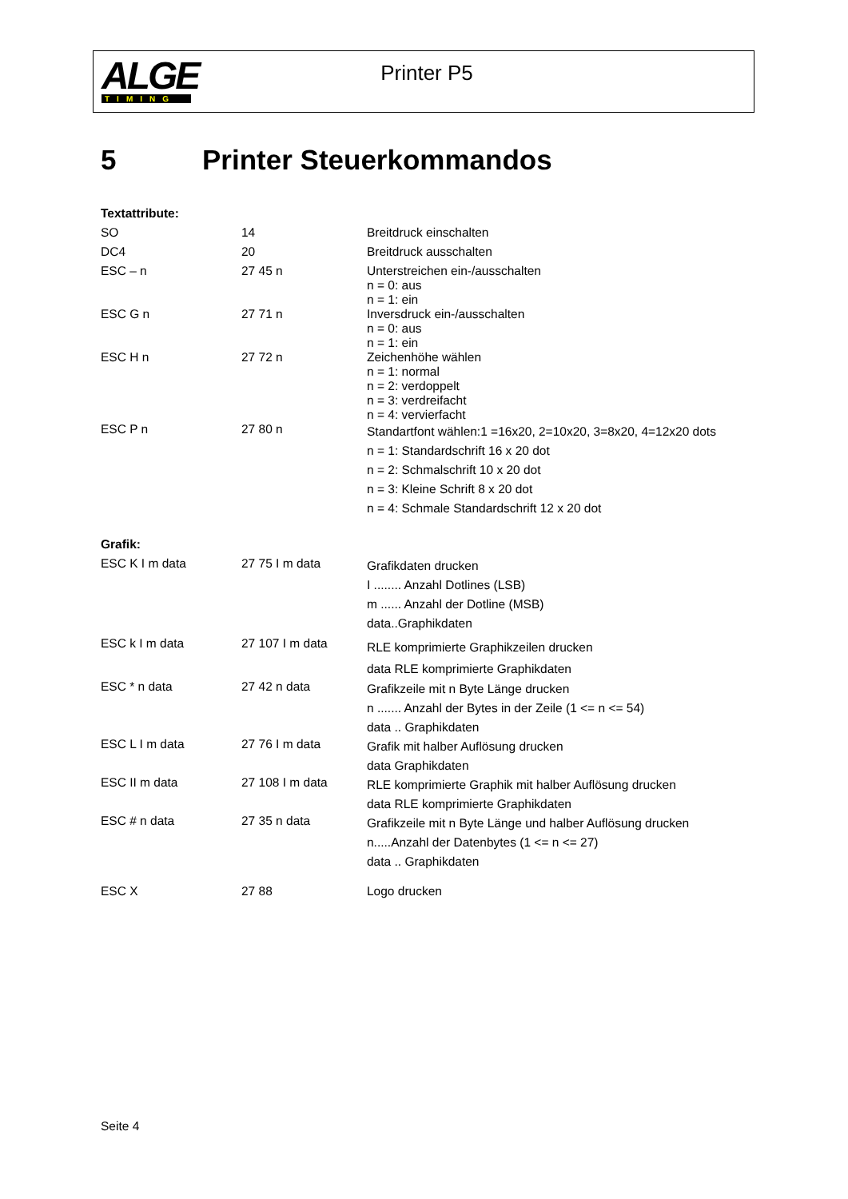ALGE
TIMING
Printer P5
5 Printer Steuerkommandos
| Textattribute: | | |
| SO | 14 | Breitdruck einschalten |
| DC4 | 20 | Breitdruck ausschalten |
| ESC – n | 27 45 n | Unterstreichen ein-/ausschalten n = 0: aus n = 1: ein |
| ESC G n | 27 71 n | Inversdruck ein-/ausschalten n = 0: aus n = 1: ein |
| ESC H n | 27 72 n | Zeichenhöhe wählen n = 1: normal n = 2: verdoppelt n = 3: verdreifacht n = 4: vervierfacht |
| ESC P n | 27 80 n | Standartfont wählen:1 =16x20, 2=10x20, 3=8x20, 4=12x20 dots n = 1: Standardschrift 16 x 20 dot n = 2: Schmalschrift 10 x 20 dot n = 3: Kleine Schrift 8 x 20 dot n = 4: Schmale Standardschrift 12 x 20 dot |
| Grafik: | | |
| ESC K I m data | 27 75 I m data | Grafikdaten drucken I ........ Anzahl Dotlines (LSB) m ...... Anzahl der Dotline (MSB) data..Graphikdaten |
| ESC k I m data | 27 107 I m data | RLE komprimierte Graphikzeilen drucken data RLE komprimierte Graphikdaten |
| ESC * n data | 27 42 n data | Grafikzeile mit n Byte Länge drucken n ....... Anzahl der Bytes in der Zeile (1 <= n <= 54) data .. Graphikdaten |
| ESC L I m data | 27 76 I m data | Grafik mit halber Auflösung drucken data Graphikdaten |
| ESC II m data | 27 108 I m data | RLE komprimierte Graphik mit halber Auflösung drucken data RLE komprimierte Graphikdaten |
| ESC # n data | 27 35 n data | Grafikzeile mit n Byte Länge und halber Auflösung drucken n.....Anzahl der Datenbytes (1 <= n <= 27) data .. Graphikdaten |
| ESC X | 27 88 | Logo drucken |
Seite 4